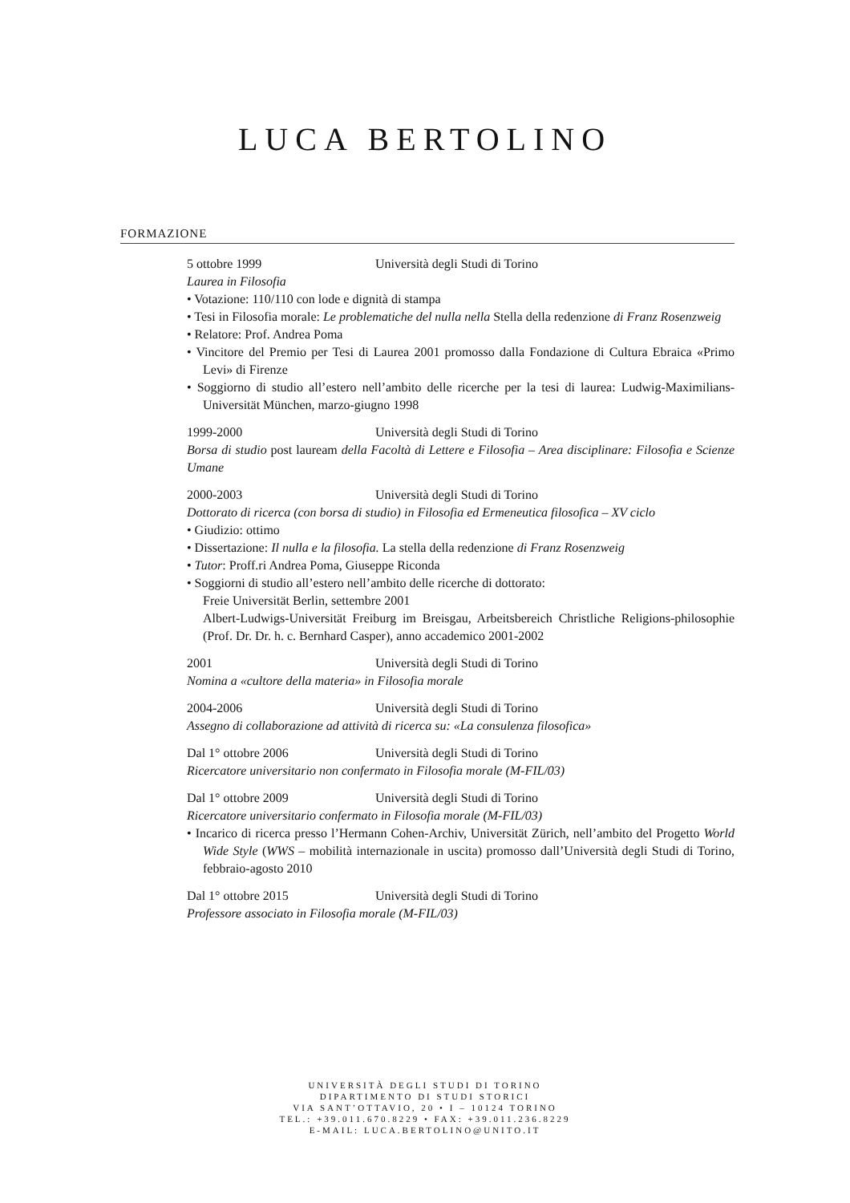LUCA BERTOLINO
FORMAZIONE
5 ottobre 1999 Università degli Studi di Torino
Laurea in Filosofia
• Votazione: 110/110 con lode e dignità di stampa
• Tesi in Filosofia morale: Le problematiche del nulla nella Stella della redenzione di Franz Rosenzweig
• Relatore: Prof. Andrea Poma
• Vincitore del Premio per Tesi di Laurea 2001 promosso dalla Fondazione di Cultura Ebraica «Primo Levi» di Firenze
• Soggiorno di studio all’estero nell’ambito delle ricerche per la tesi di laurea: Ludwig-Maximilians-Universität München, marzo-giugno 1998
1999-2000 Università degli Studi di Torino
Borsa di studio post lauream della Facoltà di Lettere e Filosofia – Area disciplinare: Filosofia e Scienze Umane
2000-2003 Università degli Studi di Torino
Dottorato di ricerca (con borsa di studio) in Filosofia ed Ermeneutica filosofica – XV ciclo
• Giudizio: ottimo
• Dissertazione: Il nulla e la filosofia. La stella della redenzione di Franz Rosenzweig
• Tutor: Proff.ri Andrea Poma, Giuseppe Riconda
• Soggiorni di studio all’estero nell’ambito delle ricerche di dottorato:
Freie Universität Berlin, settembre 2001
Albert-Ludwigs-Universität Freiburg im Breisgau, Arbeitsbereich Christliche Religions-philosophie (Prof. Dr. Dr. h. c. Bernhard Casper), anno accademico 2001-2002
2001 Università degli Studi di Torino
Nomina a «cultore della materia» in Filosofia morale
2004-2006 Università degli Studi di Torino
Assegno di collaborazione ad attività di ricerca su: «La consulenza filosofica»
Dal 1° ottobre 2006 Università degli Studi di Torino
Ricercatore universitario non confermato in Filosofia morale (M-FIL/03)
Dal 1° ottobre 2009 Università degli Studi di Torino
Ricercatore universitario confermato in Filosofia morale (M-FIL/03)
• Incarico di ricerca presso l’Hermann Cohen-Archiv, Universität Zürich, nell’ambito del Progetto World Wide Style (WWS – mobilità internazionale in uscita) promosso dall’Università degli Studi di Torino, febbraio-agosto 2010
Dal 1° ottobre 2015 Università degli Studi di Torino
Professore associato in Filosofia morale (M-FIL/03)
UNIVERSITÀ DEGLI STUDI DI TORINO
DIPARTIMENTO DI STUDI STORICI
VIA SANT’OTTAVIO, 20 • I – 10124 TORINO
TEL.: +39.011.670.8229 • FAX: +39.011.236.8229
E-MAIL: LUCA.BERTOLINO@UNITO.IT